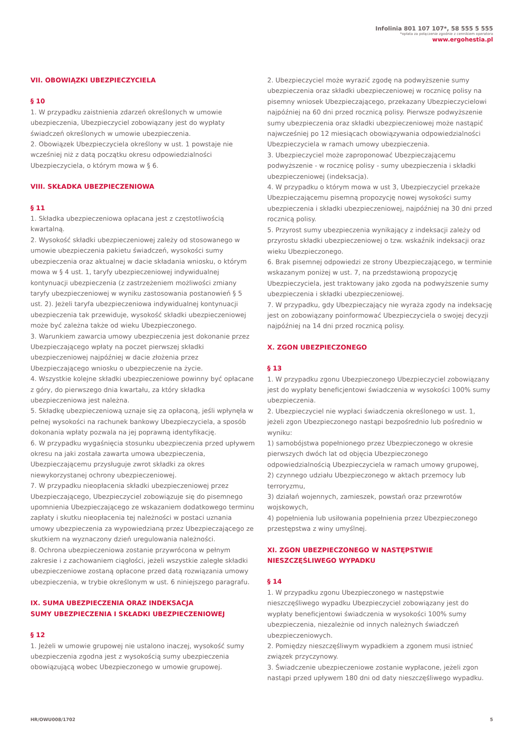Infolinia 801 107 107*, 58 555 5 555
*opłata za połączenie zgodnie z cennikiem operatora
www.ergohestia.pl
VII. OBOWIĄZKI UBEZPIECZYCIELA
§ 10
1. W przypadku zaistnienia zdarzeń określonych w umowie ubezpieczenia, Ubezpieczyciel zobowiązany jest do wypłaty świadczeń określonych w umowie ubezpieczenia.
2. Obowiązek Ubezpieczyciela określony w ust. 1 powstaje nie wcześniej niż z datą początku okresu odpowiedzialności Ubezpieczyciela, o którym mowa w § 6.
VIII. SKŁADKA UBEZPIECZENIOWA
§ 11
1. Składka ubezpieczeniowa opłacana jest z częstotliwością kwartalną.
2. Wysokość składki ubezpieczeniowej zależy od stosowanego w umowie ubezpieczenia pakietu świadczeń, wysokości sumy ubezpieczenia oraz aktualnej w dacie składania wniosku, o którym mowa w § 4 ust. 1, taryfy ubezpieczeniowej indywidualnej kontynuacji ubezpieczenia (z zastrzeżeniem możliwości zmiany taryfy ubezpieczeniowej w wyniku zastosowania postanowień § 5 ust. 2). Jeżeli taryfa ubezpieczeniowa indywidualnej kontynuacji ubezpieczenia tak przewiduje, wysokość składki ubezpieczeniowej może być zależna także od wieku Ubezpieczonego.
3. Warunkiem zawarcia umowy ubezpieczenia jest dokonanie przez Ubezpieczającego wpłaty na poczet pierwszej składki ubezpieczeniowej najpóźniej w dacie złożenia przez Ubezpieczającego wniosku o ubezpieczenie na życie.
4. Wszystkie kolejne składki ubezpieczeniowe powinny być opłacane z góry, do pierwszego dnia kwartału, za który składka ubezpieczeniowa jest należna.
5. Składkę ubezpieczeniową uznaje się za opłaconą, jeśli wpłynęła w pełnej wysokości na rachunek bankowy Ubezpieczyciela, a sposób dokonania wpłaty pozwala na jej poprawną identyfikację.
6. W przypadku wygaśnięcia stosunku ubezpieczenia przed upływem okresu na jaki została zawarta umowa ubezpieczenia, Ubezpieczającemu przysługuje zwrot składki za okres niewykorzystanej ochrony ubezpieczeniowej.
7. W przypadku nieopłacenia składki ubezpieczeniowej przez Ubezpieczającego, Ubezpieczyciel zobowiązuje się do pisemnego upomnienia Ubezpieczającego ze wskazaniem dodatkowego terminu zapłaty i skutku nieopłacenia tej należności w postaci uznania umowy ubezpieczenia za wypowiedzianą przez Ubezpieczającego ze skutkiem na wyznaczony dzień uregulowania należności.
8. Ochrona ubezpieczeniowa zostanie przywrócona w pełnym zakresie i z zachowaniem ciągłości, jeżeli wszystkie zaległe składki ubezpieczeniowe zostaną opłacone przed datą rozwiązania umowy ubezpieczenia, w trybie określonym w ust. 6 niniejszego paragrafu.
IX. SUMA UBEZPIECZENIA ORAZ INDEKSACJA
SUMY UBEZPIECZENIA I SKŁADKI UBEZPIECZENIOWEJ
§ 12
1. Jeżeli w umowie grupowej nie ustalono inaczej, wysokość sumy ubezpieczenia zgodna jest z wysokością sumy ubezpieczenia obowiązującą wobec Ubezpieczonego w umowie grupowej.
2. Ubezpieczyciel może wyrazić zgodę na podwyższenie sumy ubezpieczenia oraz składki ubezpieczeniowej w rocznicę polisy na pisemny wniosek Ubezpieczającego, przekazany Ubezpieczycielowi najpóźniej na 60 dni przed rocznicą polisy. Pierwsze podwyższenie sumy ubezpieczenia oraz składki ubezpieczeniowej może nastąpić najwcześniej po 12 miesiącach obowiązywania odpowiedzialności Ubezpieczyciela w ramach umowy ubezpieczenia.
3. Ubezpieczyciel może zaproponować Ubezpieczającemu podwyższenie - w rocznicę polisy - sumy ubezpieczenia i składki ubezpieczeniowej (indeksacja).
4. W przypadku o którym mowa w ust 3, Ubezpieczyciel przekaże Ubezpieczającemu pisemną propozycję nowej wysokości sumy ubezpieczenia i składki ubezpieczeniowej, najpóźniej na 30 dni przed rocznicą polisy.
5. Przyrost sumy ubezpieczenia wynikający z indeksacji zależy od przyrostu składki ubezpieczeniowej o tzw. wskaźnik indeksacji oraz wieku Ubezpieczonego.
6. Brak pisemnej odpowiedzi ze strony Ubezpieczającego, w terminie wskazanym poniżej w ust. 7, na przedstawioną propozycję Ubezpieczyciela, jest traktowany jako zgoda na podwyższenie sumy ubezpieczenia i składki ubezpieczeniowej.
7. W przypadku, gdy Ubezpieczający nie wyraża zgody na indeksację jest on zobowiązany poinformować Ubezpieczyciela o swojej decyzji najpóźniej na 14 dni przed rocznicą polisy.
X. ZGON UBEZPIECZONEGO
§ 13
1. W przypadku zgonu Ubezpieczonego Ubezpieczyciel zobowiązany jest do wypłaty beneficjentowi świadczenia w wysokości 100% sumy ubezpieczenia.
2. Ubezpieczyciel nie wypłaci świadczenia określonego w ust. 1, jeżeli zgon Ubezpieczonego nastąpi bezpośrednio lub pośrednio w wyniku:
1) samobójstwa popełnionego przez Ubezpieczonego w okresie pierwszych dwóch lat od objęcia Ubezpieczonego odpowiedzialnością Ubezpieczyciela w ramach umowy grupowej,
2) czynnego udziału Ubezpieczonego w aktach przemocy lub terroryzmu,
3) działań wojennych, zamieszek, powstań oraz przewrotów wojskowych,
4) popełnienia lub usiłowania popełnienia przez Ubezpieczonego przestępstwa z winy umyślnej.
XI. ZGON UBEZPIECZONEGO W NASTĘPSTWIE
NIESZCZĘŚLIWEGO WYPADKU
§ 14
1. W przypadku zgonu Ubezpieczonego w następstwie nieszczęśliwego wypadku Ubezpieczyciel zobowiązany jest do wypłaty beneficjentowi świadczenia w wysokości 100% sumy ubezpieczenia, niezależnie od innych należnych świadczeń ubezpieczeniowych.
2. Pomiędzy nieszczęśliwym wypadkiem a zgonem musi istnieć związek przyczynowy.
3. Świadczenie ubezpieczeniowe zostanie wypłacone, jeżeli zgon nastąpi przed upływem 180 dni od daty nieszczęśliwego wypadku.
HR/OWU008/1702 5